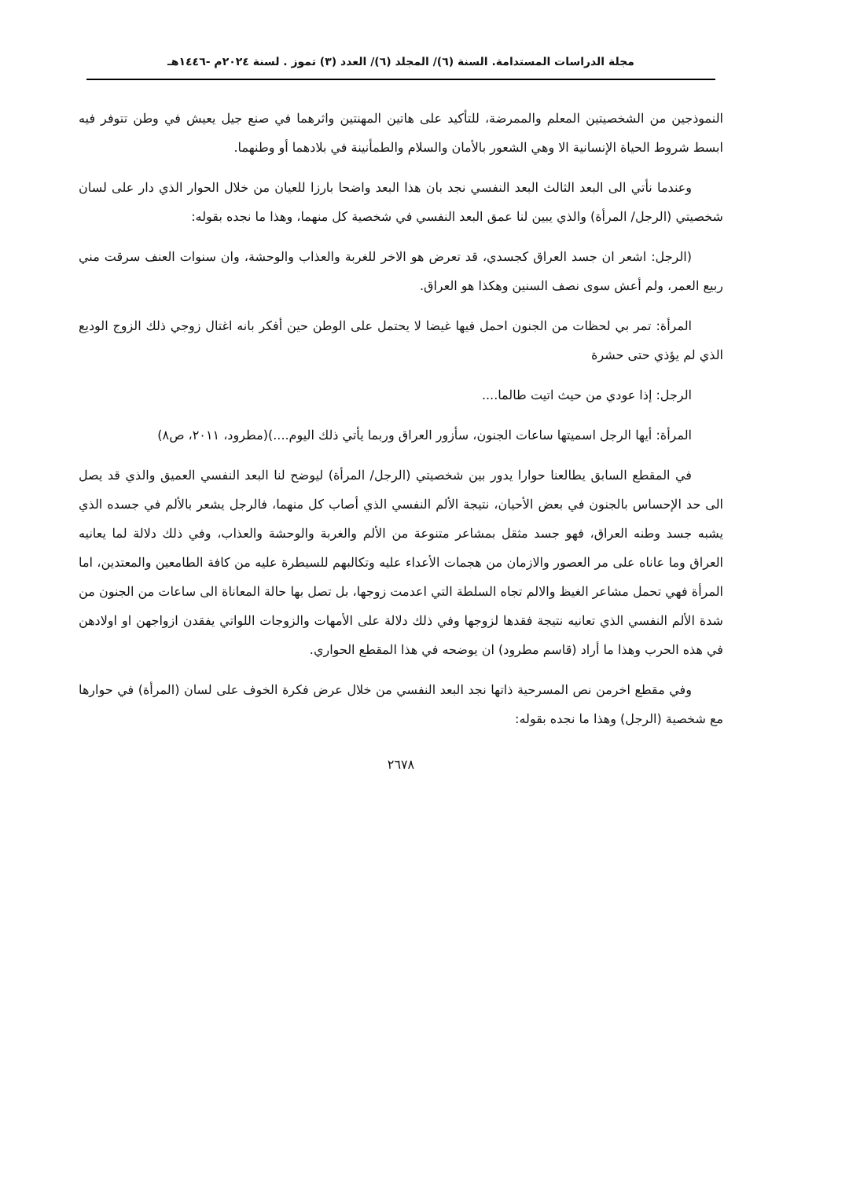مجلة الدراسات المستدامة. السنة (٦)/ المجلد (٦)/ العدد (٣) تموز . لسنة ٢٠٢٤م -١٤٤٦هـ
النموذجين من الشخصيتين المعلم والممرضة، للتأكيد على هاتين المهنتين واثرهما في صنع جيل يعيش في وطن تتوفر فيه ابسط شروط الحياة الإنسانية الا وهي الشعور بالأمان والسلام والطمأنينة في بلادهما أو وطنهما.
وعندما نأتي الى البعد الثالث البعد النفسي نجد بان هذا البعد واضحا بارزا للعيان من خلال الحوار الذي دار على لسان شخصيتي (الرجل/ المرأة) والذي يبين لنا عمق البعد النفسي في شخصية كل منهما، وهذا ما نجده بقوله:
(الرجل: اشعر ان جسد العراق كجسدي، قد تعرض هو الاخر للغربة والعذاب والوحشة، وان سنوات العنف سرقت مني ربيع العمر، ولم أعش سوى نصف السنين وهكذا هو العراق.
المرأة: تمر بي لحظات من الجنون احمل فيها غيضا لا يحتمل على الوطن حين أفكر بانه اغتال زوجي ذلك الزوج الوديع الذي لم يؤذي حتى حشرة
الرجل: إذا عودي من حيث اتيت طالما....
المرأة: أيها الرجل اسميتها ساعات الجنون، سأزور العراق وربما يأتي ذلك اليوم....)(مطرود، ٢٠١١، ص٨)
في المقطع السابق يطالعنا حوارا يدور بين شخصيتي (الرجل/ المرأة) ليوضح لنا البعد النفسي العميق والذي قد يصل الى حد الإحساس بالجنون في بعض الأحيان، نتيجة الألم النفسي الذي أصاب كل منهما، فالرجل يشعر بالألم في جسده الذي يشبه جسد وطنه العراق، فهو جسد مثقل بمشاعر متنوعة من الألم والغربة والوحشة والعذاب، وفي ذلك دلالة لما يعانيه العراق وما عاناه على مر العصور والازمان من هجمات الأعداء عليه وتكالبهم للسيطرة عليه من كافة الطامعين والمعتدين، اما المرأة فهي تحمل مشاعر الغيظ والالم تجاه السلطة التي اعدمت زوجها، بل تصل بها حالة المعاناة الى ساعات من الجنون من شدة الألم النفسي الذي تعانيه نتيجة فقدها لزوجها وفي ذلك دلالة على الأمهات والزوجات اللواتي يفقدن ازواجهن او اولادهن في هذه الحرب وهذا ما أراد (قاسم مطرود) ان يوضحه في هذا المقطع الحواري.
وفي مقطع اخرمن نص المسرحية ذاتها نجد البعد النفسي من خلال عرض فكرة الخوف على لسان (المرأة) في حوارها مع شخصية (الرجل) وهذا ما نجده بقوله:
٢٦٧٨